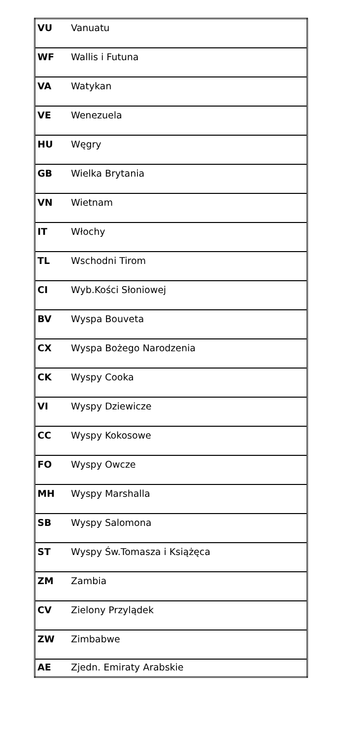| VU | Vanuatu |
| WF | Wallis i Futuna |
| VA | Watykan |
| VE | Wenezuela |
| HU | Węgry |
| GB | Wielka Brytania |
| VN | Wietnam |
| IT | Włochy |
| TL | Wschodni Tirom |
| CI | Wyb.Kości Słoniowej |
| BV | Wyspa Bouveta |
| CX | Wyspa Bożego Narodzenia |
| CK | Wyspy Cooka |
| VI | Wyspy Dziewicze |
| CC | Wyspy Kokosowe |
| FO | Wyspy Owcze |
| MH | Wyspy Marshalla |
| SB | Wyspy Salomona |
| ST | Wyspy Św.Tomasza i Książęca |
| ZM | Zambia |
| CV | Zielony Przylądek |
| ZW | Zimbabwe |
| AE | Zjedn. Emiraty Arabskie |